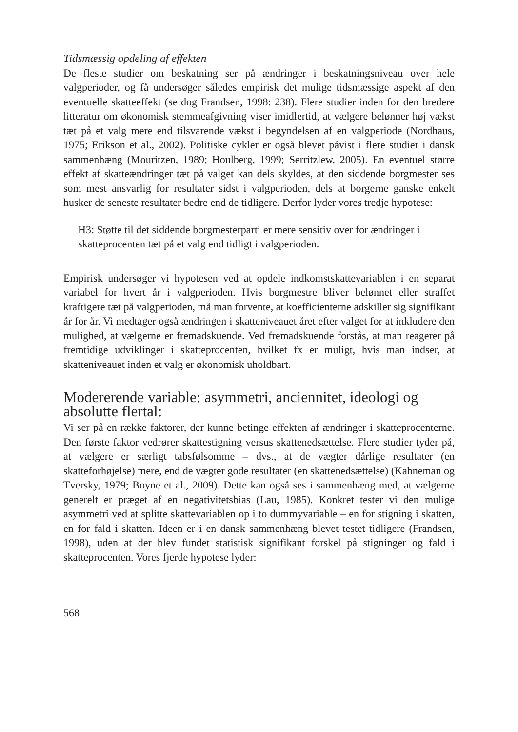Tidsmæssig opdeling af effekten
De fleste studier om beskatning ser på ændringer i beskatningsniveau over hele valgperioder, og få undersøger således empirisk det mulige tidsmæssige aspekt af den eventuelle skatteeffekt (se dog Frandsen, 1998: 238). Flere studier inden for den bredere litteratur om økonomisk stemmeafgivning viser imidlertid, at vælgere belønner høj vækst tæt på et valg mere end tilsvarende vækst i begyndelsen af en valgperiode (Nordhaus, 1975; Erikson et al., 2002). Politiske cykler er også blevet påvist i flere studier i dansk sammenhæng (Mouritzen, 1989; Houlberg, 1999; Serritzlew, 2005). En eventuel større effekt af skatteændringer tæt på valget kan dels skyldes, at den siddende borgmester ses som mest ansvarlig for resultater sidst i valgperioden, dels at borgerne ganske enkelt husker de seneste resultater bedre end de tidligere. Derfor lyder vores tredje hypotese:
H3: Støtte til det siddende borgmesterparti er mere sensitiv over for ændringer i skatteprocenten tæt på et valg end tidligt i valgperioden.
Empirisk undersøger vi hypotesen ved at opdele indkomstskattevariablen i en separat variabel for hvert år i valgperioden. Hvis borgmestre bliver belønnet eller straffet kraftigere tæt på valgperioden, må man forvente, at koefficienterne adskiller sig signifikant år for år. Vi medtager også ændringen i skatteniveauet året efter valget for at inkludere den mulighed, at vælgerne er fremadskuende. Ved fremadskuende forstås, at man reagerer på fremtidige udviklinger i skatteprocenten, hvilket fx er muligt, hvis man indser, at skatteniveauet inden et valg er økonomisk uholdbart.
Modererende variable: asymmetri, anciennitet, ideologi og absolutte flertal:
Vi ser på en række faktorer, der kunne betinge effekten af ændringer i skatteprocenterne. Den første faktor vedrører skattestigning versus skattenedsættelse. Flere studier tyder på, at vælgere er særligt tabsfølsomme – dvs., at de vægter dårlige resultater (en skatteforhøjelse) mere, end de vægter gode resultater (en skattenedsættelse) (Kahneman og Tversky, 1979; Boyne et al., 2009). Dette kan også ses i sammenhæng med, at vælgerne generelt er præget af en negativitetsbias (Lau, 1985). Konkret tester vi den mulige asymmetri ved at splitte skattevariablen op i to dummyvariable – en for stigning i skatten, en for fald i skatten. Ideen er i en dansk sammenhæng blevet testet tidligere (Frandsen, 1998), uden at der blev fundet statistisk signifikant forskel på stigninger og fald i skatteprocenten. Vores fjerde hypotese lyder:
568